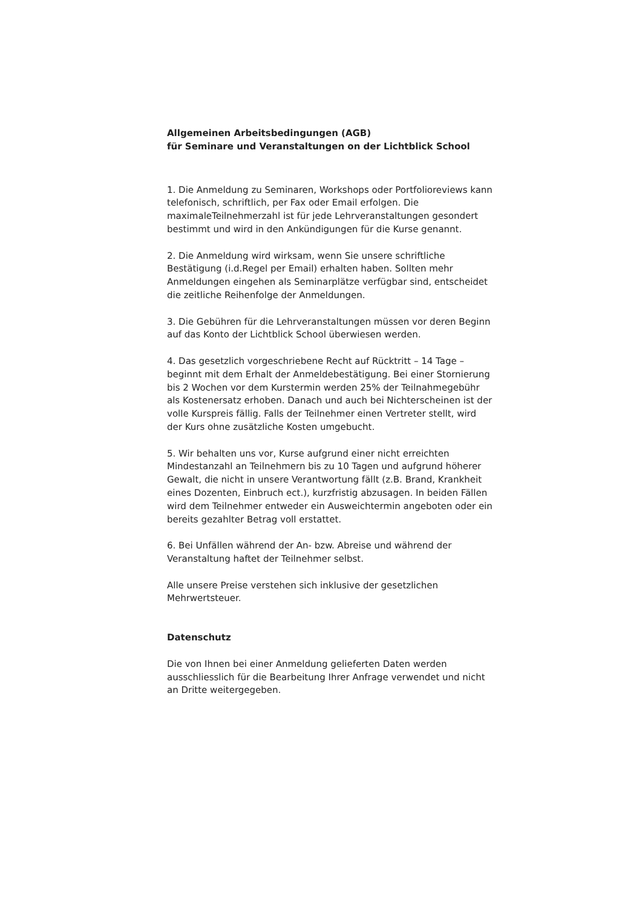Allgemeinen Arbeitsbedingungen (AGB)
für Seminare und Veranstaltungen on der Lichtblick School
1. Die Anmeldung zu Seminaren, Workshops oder Portfolioreviews kann telefonisch, schriftlich, per Fax oder Email erfolgen. Die maximaleTeilnehmerzahl ist für jede Lehrveranstaltungen gesondert bestimmt und wird in den Ankündigungen für die Kurse genannt.
2. Die Anmeldung wird wirksam, wenn Sie unsere schriftliche Bestätigung (i.d.Regel per Email) erhalten haben. Sollten mehr Anmeldungen eingehen als Seminarplätze verfügbar sind, entscheidet die zeitliche Reihenfolge der Anmeldungen.
3. Die Gebühren für die Lehrveranstaltungen müssen vor deren Beginn auf das Konto der Lichtblick School überwiesen werden.
4. Das gesetzlich vorgeschriebene Recht auf Rücktritt – 14 Tage – beginnt mit dem Erhalt der Anmeldebestätigung. Bei einer Stornierung bis 2 Wochen vor dem Kurstermin werden 25% der Teilnahmegebühr als Kostenersatz erhoben. Danach und auch bei Nichterscheinen ist der volle Kurspreis fällig. Falls der Teilnehmer einen Vertreter stellt, wird der Kurs ohne zusätzliche Kosten umgebucht.
5. Wir behalten uns vor, Kurse aufgrund einer nicht erreichten Mindestanzahl an Teilnehmern bis zu 10 Tagen und aufgrund höherer Gewalt, die nicht in unsere Verantwortung fällt (z.B. Brand, Krankheit eines Dozenten, Einbruch ect.), kurzfristig abzusagen. In beiden Fällen wird dem Teilnehmer entweder ein Ausweichtermin angeboten oder ein bereits gezahlter Betrag voll erstattet.
6. Bei Unfällen während der An- bzw. Abreise und während der Veranstaltung haftet der Teilnehmer selbst.
Alle unsere Preise verstehen sich inklusive der gesetzlichen Mehrwertsteuer.
Datenschutz
Die von Ihnen bei einer Anmeldung gelieferten Daten werden ausschliesslich für die Bearbeitung Ihrer Anfrage verwendet und nicht an Dritte weitergegeben.